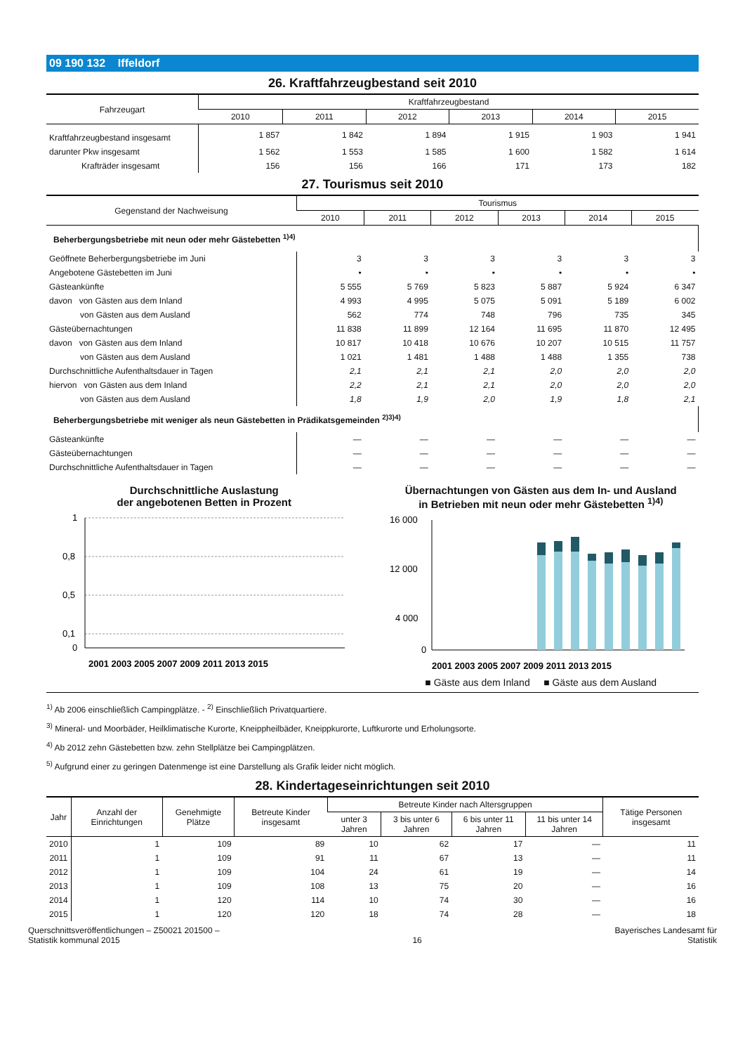09 190 132 Iffeldorf
26. Kraftfahrzeugbestand seit 2010
| Fahrzeugart | Kraftfahrzeugbestand | | | | | |
| --- | --- | --- | --- | --- | --- | --- |
| | 2010 | 2011 | 2012 | 2013 | 2014 | 2015 |
| Kraftfahrzeugbestand insgesamt | 1 857 | 1 842 | 1 894 | 1 915 | 1 903 | 1 941 |
| darunter Pkw insgesamt | 1 562 | 1 553 | 1 585 | 1 600 | 1 582 | 1 614 |
| Krafträder insgesamt | 156 | 156 | 166 | 171 | 173 | 182 |
27. Tourismus seit 2010
| Gegenstand der Nachweisung | Tourismus | | | | | |
| --- | --- | --- | --- | --- | --- | --- |
| | 2010 | 2011 | 2012 | 2013 | 2014 | 2015 |
| Beherbergungsbetriebe mit neun oder mehr Gästebetten <sup>1)4)</sup> | | | | | | |
| Geöffnete Beherbergungsbetriebe im Juni | 3 | 3 | 3 | 3 | 3 | 3 |
| Angebotene Gästebetten im Juni | • | • | • | • | • | • |
| Gästeankünfte | 5 555 | 5 769 | 5 823 | 5 887 | 5 924 | 6 347 |
| davon von Gästen aus dem Inland | 4 993 | 4 995 | 5 075 | 5 091 | 5 189 | 6 002 |
| von Gästen aus dem Ausland | 562 | 774 | 748 | 796 | 735 | 345 |
| Gästeübernachtungen | 11 838 | 11 899 | 12 164 | 11 695 | 11 870 | 12 495 |
| davon von Gästen aus dem Inland | 10 817 | 10 418 | 10 676 | 10 207 | 10 515 | 11 757 |
| von Gästen aus dem Ausland | 1 021 | 1 481 | 1 488 | 1 488 | 1 355 | 738 |
| Durchschnittliche Aufenthaltsdauer in Tagen | 2,1 | 2,1 | 2,1 | 2,0 | 2,0 | 2,0 |
| hiervon von Gästen aus dem Inland | 2,2 | 2,1 | 2,1 | 2,0 | 2,0 | 2,0 |
| von Gästen aus dem Ausland | 1,8 | 1,9 | 2,0 | 1,9 | 1,8 | 2,1 |
| Beherbergungsbetriebe mit weniger als neun Gästebetten in Prädikatsgemeinden <sup>2)3)4)</sup> | | | | | | |
| Gästeankünfte | — | — | — | — | — | — |
| Gästeübernachtungen | — | — | — | — | — | — |
| Durchschnittliche Aufenthaltsdauer in Tagen | — | — | — | — | — | — |
Durchschnittliche Auslastung
der angebotenen Betten in Prozent
1
0,8
0,5
0,1
0
2001 2003 2005 2007 2009 2011 2013 2015
Übernachtungen von Gästen aus dem In- und Ausland
in Betrieben mit neun oder mehr Gästebetten <sup>1)4)</sup>
16 000
12 000
4 000
0
2001 2003 2005 2007 2009 2011 2013 2015
■ Gäste aus dem Inland ■ Gäste aus dem Ausland
<sup>1)</sup> Ab 2006 einschließlich Campingplätze. - <sup>2)</sup> Einschließlich Privatquartiere.
<sup>3)</sup> Mineral- und Moorbäder, Heilklimatische Kurorte, Kneippheilbäder, Kneippkurorte, Luftkurorte und Erholungsorte.
<sup>4)</sup> Ab 2012 zehn Gästebetten bzw. zehn Stellplätze bei Campingplätzen.
<sup>5)</sup> Aufgrund einer zu geringen Datenmenge ist eine Darstellung als Grafik leider nicht möglich.
28. Kindertageseinrichtungen seit 2010
| Jahr | Anzahl der Einrichtungen | Genehmigte Plätze | Betreute Kinder insgesamt | Betreute Kinder nach Altersgruppen | | | | Tätige Personen insgesamt |
| --- | --- | --- | --- | --- | --- | --- | --- | --- |
| | | | | unter 3 Jahren | 3 bis unter 6 Jahren | 6 bis unter 11 Jahren | 11 bis unter 14 Jahren | |
| 2010 | 1 | 109 | 89 | 10 | 62 | 17 | — | 11 |
| 2011 | 1 | 109 | 91 | 11 | 67 | 13 | — | 11 |
| 2012 | 1 | 109 | 104 | 24 | 61 | 19 | — | 14 |
| 2013 | 1 | 109 | 108 | 13 | 75 | 20 | — | 16 |
| 2014 | 1 | 120 | 114 | 10 | 74 | 30 | — | 16 |
| 2015 | 1 | 120 | 120 | 18 | 74 | 28 | — | 18 |
Querschnittsveröffentlichungen – Z50021 201500 –
Statistik kommunal 2015
16
Bayerisches Landesamt für
Statistik